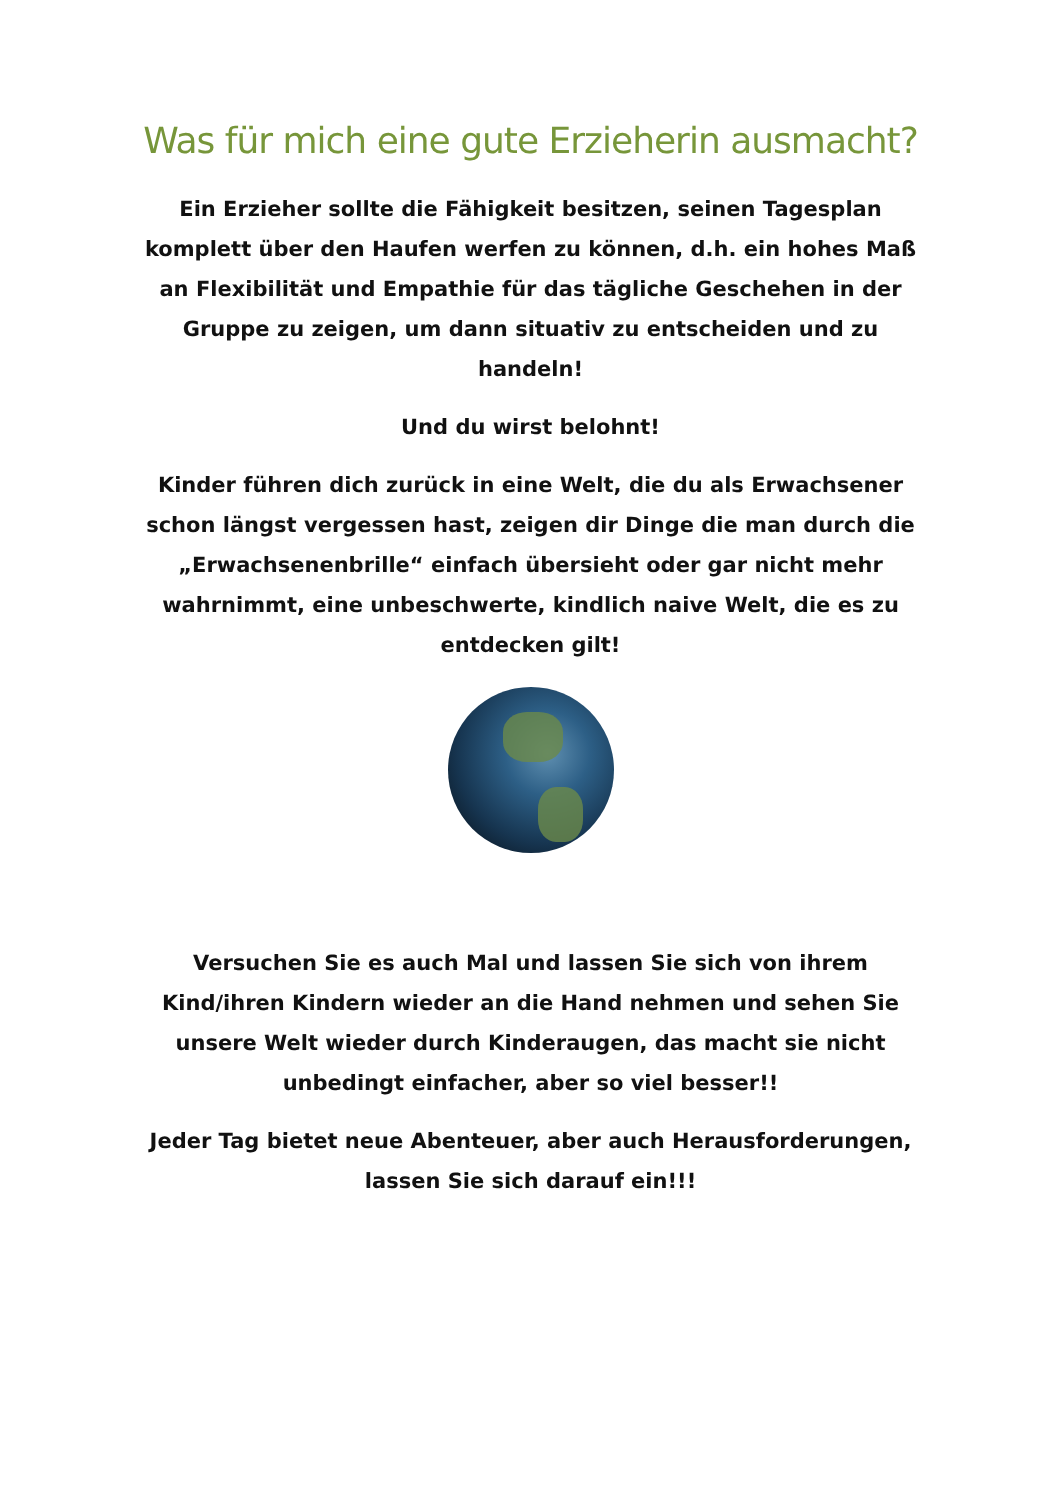Was für mich eine gute Erzieherin ausmacht?
Ein Erzieher sollte die Fähigkeit besitzen, seinen Tagesplan komplett über den Haufen werfen zu können, d.h. ein hohes Maß an Flexibilität und Empathie für das tägliche Geschehen in der Gruppe zu zeigen, um dann situativ zu entscheiden und zu handeln!
Und du wirst belohnt!
Kinder führen dich zurück in eine Welt, die du als Erwachsener schon längst vergessen hast, zeigen dir Dinge die man durch die „Erwachsenenbrille“ einfach übersieht oder gar nicht mehr wahrnimmt, eine unbeschwerte, kindlich naive Welt, die es zu entdecken gilt!
Versuchen Sie es auch Mal und lassen Sie sich von ihrem Kind/ihren Kindern wieder an die Hand nehmen und sehen Sie unsere Welt wieder durch Kinderaugen, das macht sie nicht unbedingt einfacher, aber so viel besser!!
Jeder Tag bietet neue Abenteuer, aber auch Herausforderungen, lassen Sie sich darauf ein!!!